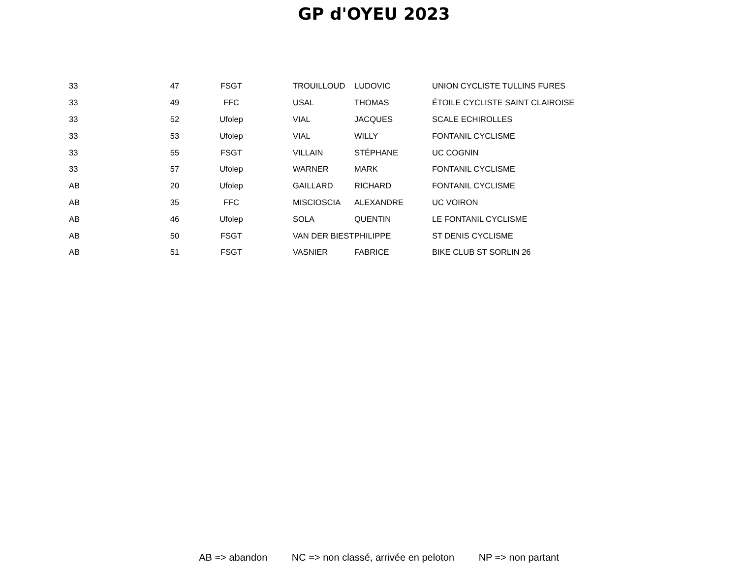GP d'OYEU 2023
| | 33 | 47 | FSGT | TROUILLOUD | LUDOVIC | UNION CYCLISTE TULLINS FURES |
| | 33 | 49 | FFC | USAL | THOMAS | ÉTOILE CYCLISTE SAINT CLAIROISE |
| | 33 | 52 | Ufolep | VIAL | JACQUES | SCALE ECHIROLLES |
| | 33 | 53 | Ufolep | VIAL | WILLY | FONTANIL CYCLISME |
| | 33 | 55 | FSGT | VILLAIN | STÉPHANE | UC COGNIN |
| | 33 | 57 | Ufolep | WARNER | MARK | FONTANIL CYCLISME |
| | AB | 20 | Ufolep | GAILLARD | RICHARD | FONTANIL CYCLISME |
| | AB | 35 | FFC | MISCIOSCIA | ALEXANDRE | UC VOIRON |
| | AB | 46 | Ufolep | SOLA | QUENTIN | LE FONTANIL CYCLISME |
| | AB | 50 | FSGT | VAN DER BIEST | PHILIPPE | ST DENIS CYCLISME |
| | AB | 51 | FSGT | VASNIER | FABRICE | BIKE CLUB ST SORLIN 26 |
AB => abandon NC => non classé, arrivée en peloton NP => non partant